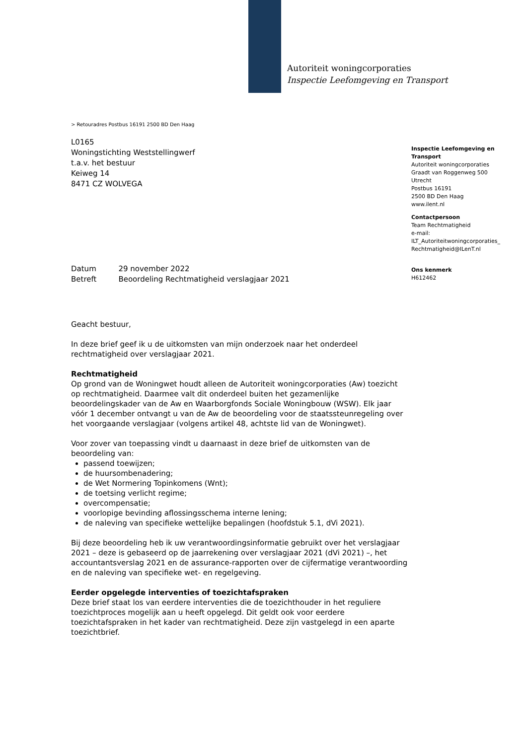Autoriteit woningcorporaties
Inspectie Leefomgeving en Transport
> Retouradres Postbus 16191 2500 BD Den Haag
L0165
Woningstichting Weststellingwerf
t.a.v. het bestuur
Keiweg 14
8471 CZ WOLVEGA
| Datum | 29 november 2022 |
| Betreft | Beoordeling Rechtmatigheid verslagjaar 2021 |
Geacht bestuur,
In deze brief geef ik u de uitkomsten van mijn onderzoek naar het onderdeel rechtmatigheid over verslagjaar 2021.
Rechtmatigheid
Op grond van de Woningwet houdt alleen de Autoriteit woningcorporaties (Aw) toezicht op rechtmatigheid. Daarmee valt dit onderdeel buiten het gezamenlijke beoordelingskader van de Aw en Waarborgfonds Sociale Woningbouw (WSW). Elk jaar vóór 1 december ontvangt u van de Aw de beoordeling voor de staatssteunregeling over het voorgaande verslagjaar (volgens artikel 48, achtste lid van de Woningwet).
Voor zover van toepassing vindt u daarnaast in deze brief de uitkomsten van de beoordeling van:
passend toewijzen;
de huursombenadering;
de Wet Normering Topinkomens (Wnt);
de toetsing verlicht regime;
overcompensatie;
voorlopige bevinding aflossingsschema interne lening;
de naleving van specifieke wettelijke bepalingen (hoofdstuk 5.1, dVi 2021).
Bij deze beoordeling heb ik uw verantwoordingsinformatie gebruikt over het verslagjaar 2021 – deze is gebaseerd op de jaarrekening over verslagjaar 2021 (dVi 2021) –, het accountantsverslag 2021 en de assurance-rapporten over de cijfermatige verantwoording en de naleving van specifieke wet- en regelgeving.
Eerder opgelegde interventies of toezichtafspraken
Deze brief staat los van eerdere interventies die de toezichthouder in het reguliere toezichtproces mogelijk aan u heeft opgelegd. Dit geldt ook voor eerdere toezichtafspraken in het kader van rechtmatigheid. Deze zijn vastgelegd in een aparte toezichtbrief.
Inspectie Leefomgeving en Transport
Autoriteit woningcorporaties
Graadt van Roggenweg 500
Utrecht
Postbus 16191
2500 BD Den Haag
www.ilent.nl
Contactpersoon
Team Rechtmatigheid
e-mail:
ILT_Autoriteitwoningcorporaties_
Rechtmatigheid@ILenT.nl
Ons kenmerk
H612462